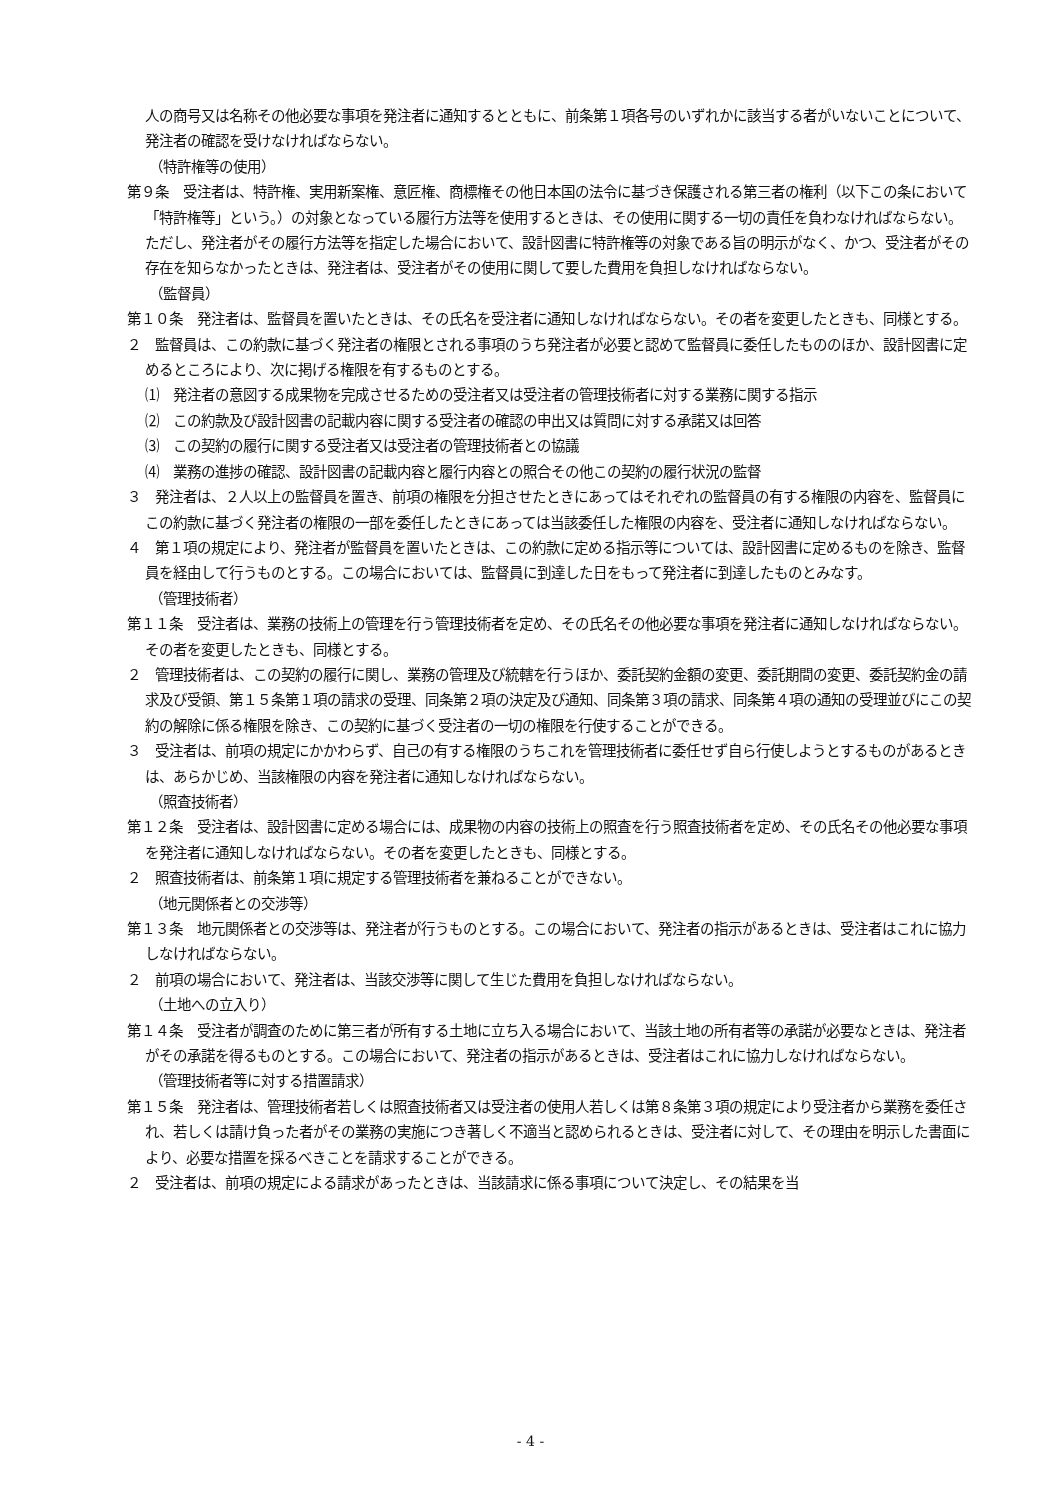人の商号又は名称その他必要な事項を発注者に通知するとともに、前条第１項各号のいずれかに該当する者がいないことについて、発注者の確認を受けなければならない。
（特許権等の使用）
第９条　受注者は、特許権、実用新案権、意匠権、商標権その他日本国の法令に基づき保護される第三者の権利（以下この条において「特許権等」という。）の対象となっている履行方法等を使用するときは、その使用に関する一切の責任を負わなければならない。ただし、発注者がその履行方法等を指定した場合において、設計図書に特許権等の対象である旨の明示がなく、かつ、受注者がその存在を知らなかったときは、発注者は、受注者がその使用に関して要した費用を負担しなければならない。
（監督員）
第１０条　発注者は、監督員を置いたときは、その氏名を受注者に通知しなければならない。その者を変更したときも、同様とする。
２　監督員は、この約款に基づく発注者の権限とされる事項のうち発注者が必要と認めて監督員に委任したもののほか、設計図書に定めるところにより、次に掲げる権限を有するものとする。
⑴　発注者の意図する成果物を完成させるための受注者又は受注者の管理技術者に対する業務に関する指示
⑵　この約款及び設計図書の記載内容に関する受注者の確認の申出又は質問に対する承諾又は回答
⑶　この契約の履行に関する受注者又は受注者の管理技術者との協議
⑷　業務の進捗の確認、設計図書の記載内容と履行内容との照合その他この契約の履行状況の監督
３　発注者は、２人以上の監督員を置き、前項の権限を分担させたときにあってはそれぞれの監督員の有する権限の内容を、監督員にこの約款に基づく発注者の権限の一部を委任したときにあっては当該委任した権限の内容を、受注者に通知しなければならない。
４　第１項の規定により、発注者が監督員を置いたときは、この約款に定める指示等については、設計図書に定めるものを除き、監督員を経由して行うものとする。この場合においては、監督員に到達した日をもって発注者に到達したものとみなす。
（管理技術者）
第１１条　受注者は、業務の技術上の管理を行う管理技術者を定め、その氏名その他必要な事項を発注者に通知しなければならない。その者を変更したときも、同様とする。
２　管理技術者は、この契約の履行に関し、業務の管理及び統轄を行うほか、委託契約金額の変更、委託期間の変更、委託契約金の請求及び受領、第１５条第１項の請求の受理、同条第２項の決定及び通知、同条第３項の請求、同条第４項の通知の受理並びにこの契約の解除に係る権限を除き、この契約に基づく受注者の一切の権限を行使することができる。
３　受注者は、前項の規定にかかわらず、自己の有する権限のうちこれを管理技術者に委任せず自ら行使しようとするものがあるときは、あらかじめ、当該権限の内容を発注者に通知しなければならない。
（照査技術者）
第１２条　受注者は、設計図書に定める場合には、成果物の内容の技術上の照査を行う照査技術者を定め、その氏名その他必要な事項を発注者に通知しなければならない。その者を変更したときも、同様とする。
２　照査技術者は、前条第１項に規定する管理技術者を兼ねることができない。
（地元関係者との交渉等）
第１３条　地元関係者との交渉等は、発注者が行うものとする。この場合において、発注者の指示があるときは、受注者はこれに協力しなければならない。
２　前項の場合において、発注者は、当該交渉等に関して生じた費用を負担しなければならない。
（土地への立入り）
第１４条　受注者が調査のために第三者が所有する土地に立ち入る場合において、当該土地の所有者等の承諾が必要なときは、発注者がその承諾を得るものとする。この場合において、発注者の指示があるときは、受注者はこれに協力しなければならない。
（管理技術者等に対する措置請求）
第１５条　発注者は、管理技術者若しくは照査技術者又は受注者の使用人若しくは第８条第３項の規定により受注者から業務を委任され、若しくは請け負った者がその業務の実施につき著しく不適当と認められるときは、受注者に対して、その理由を明示した書面により、必要な措置を採るべきことを請求することができる。
２　受注者は、前項の規定による請求があったときは、当該請求に係る事項について決定し、その結果を当
- 4 -